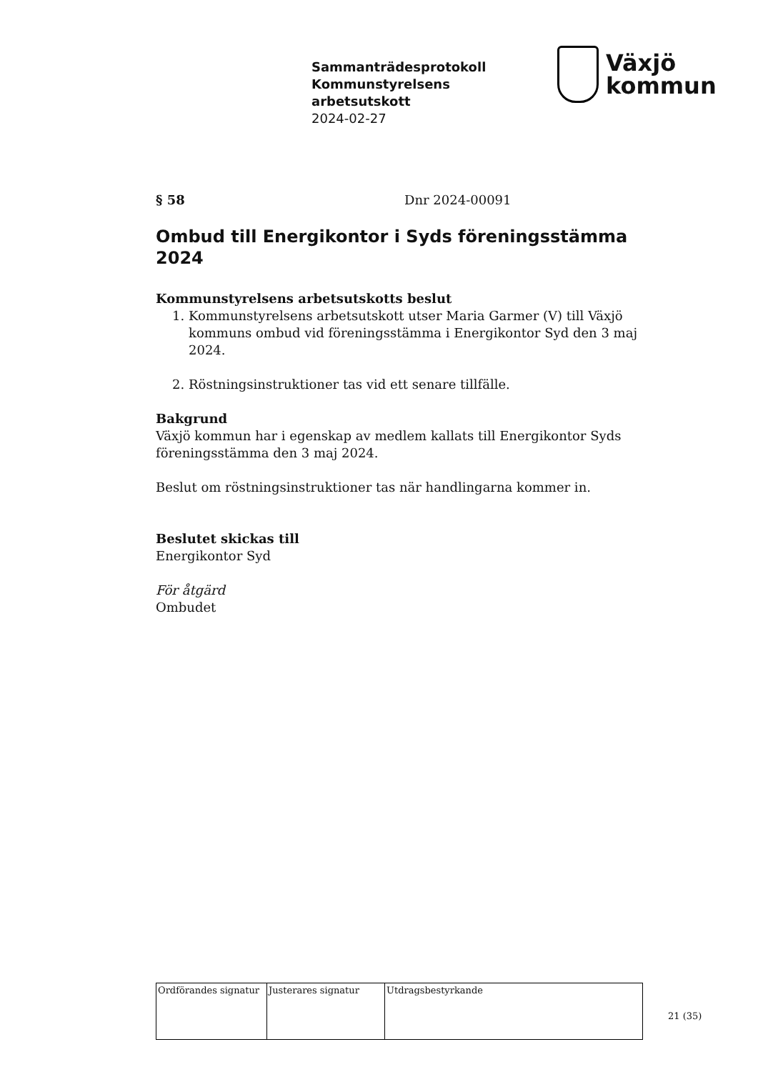Sammanträdesprotokoll
Kommunstyrelsens
arbetsutskott
2024-02-27
Växjö
kommun
§ 58 Dnr 2024-00091
Ombud till Energikontor i Syds föreningsstämma 2024
Kommunstyrelsens arbetsutskotts beslut
1. Kommunstyrelsens arbetsutskott utser Maria Garmer (V) till Växjö kommuns ombud vid föreningsstämma i Energikontor Syd den 3 maj 2024.
2. Röstningsinstruktioner tas vid ett senare tillfälle.
Bakgrund
Växjö kommun har i egenskap av medlem kallats till Energikontor Syds föreningsstämma den 3 maj 2024.
Beslut om röstningsinstruktioner tas när handlingarna kommer in.
Beslutet skickas till
Energikontor Syd
För åtgärd
Ombudet
| Ordförandes signatur | Justerares signatur | Utdragsbestyrkande |
21 (35)